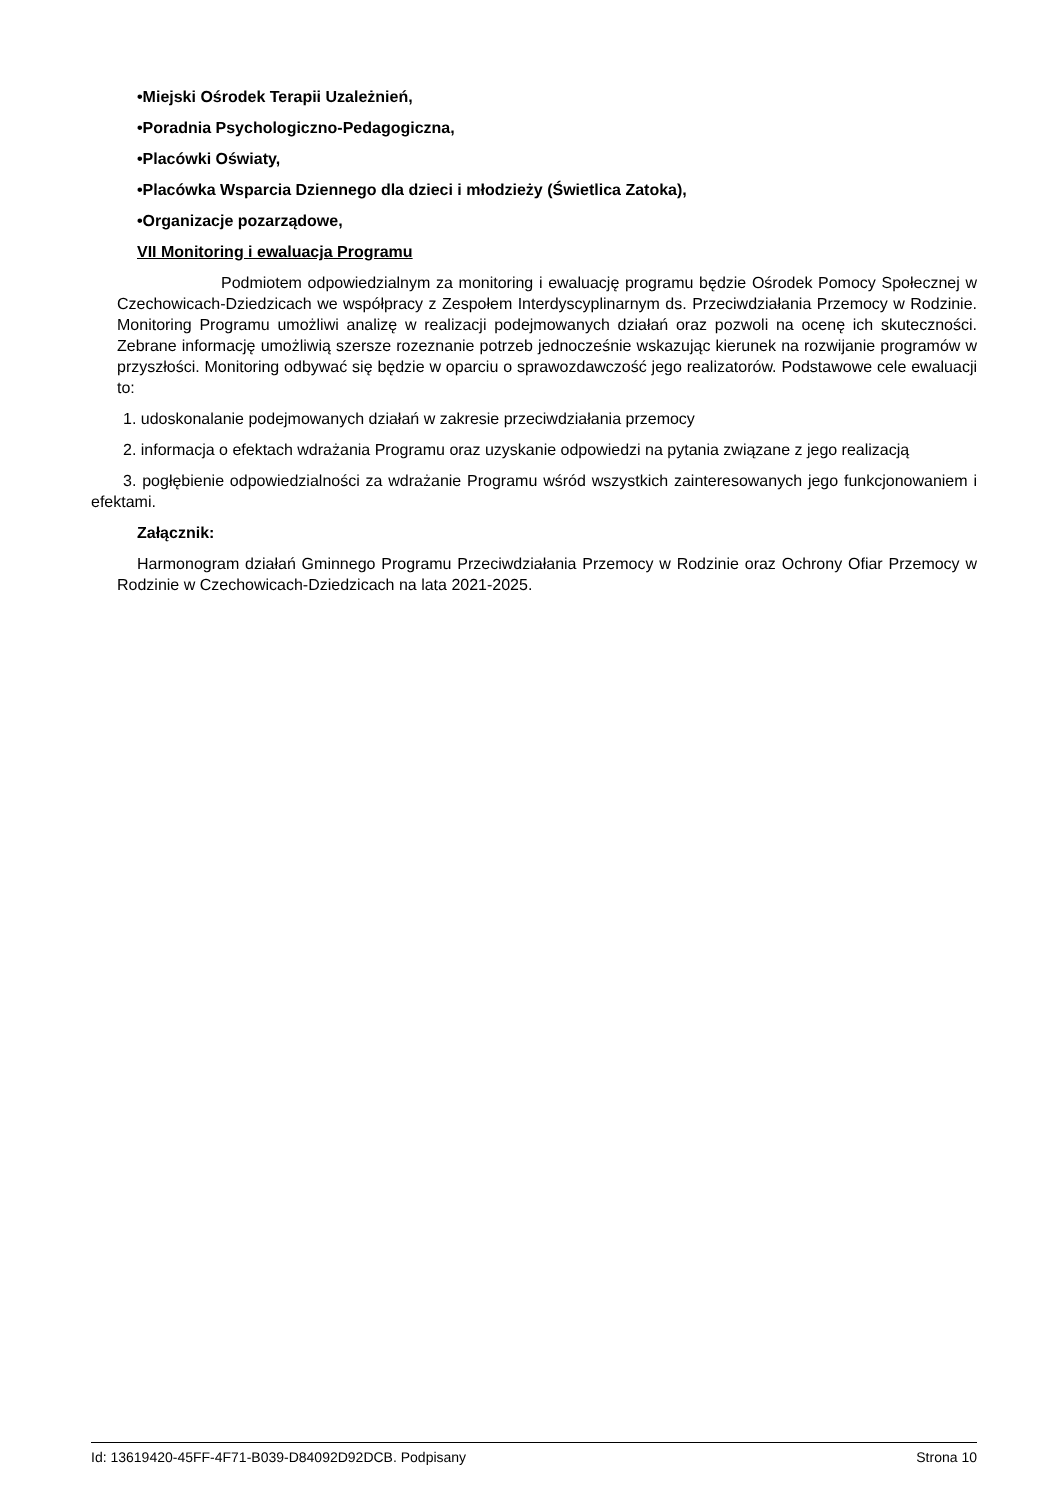•Miejski Ośrodek Terapii Uzależnień,
•Poradnia Psychologiczno-Pedagogiczna,
•Placówki Oświaty,
•Placówka Wsparcia Dziennego dla dzieci i młodzieży (Świetlica Zatoka),
•Organizacje pozarządowe,
VII Monitoring i ewaluacja Programu
Podmiotem odpowiedzialnym za monitoring i ewaluację programu będzie Ośrodek Pomocy Społecznej w Czechowicach-Dziedzicach we współpracy z Zespołem Interdyscyplinarnym ds. Przeciwdziałania Przemocy w Rodzinie. Monitoring Programu umożliwi analizę w realizacji podejmowanych działań oraz pozwoli na ocenę ich skuteczności. Zebrane informację umożliwią szersze rozeznanie potrzeb jednocześnie wskazując kierunek na rozwijanie programów w przyszłości. Monitoring odbywać się będzie w oparciu o sprawozdawczość jego realizatorów. Podstawowe cele ewaluacji to:
1. udoskonalanie podejmowanych działań w zakresie przeciwdziałania przemocy
2. informacja o efektach wdrażania Programu oraz uzyskanie odpowiedzi na pytania związane z jego realizacją
3. pogłębienie odpowiedzialności za wdrażanie Programu wśród wszystkich zainteresowanych jego funkcjonowaniem i efektami.
Załącznik:
Harmonogram działań Gminnego Programu Przeciwdziałania Przemocy w Rodzinie oraz Ochrony Ofiar Przemocy w Rodzinie w Czechowicach-Dziedzicach na lata 2021-2025.
Id: 13619420-45FF-4F71-B039-D84092D92DCB. Podpisany Strona 10